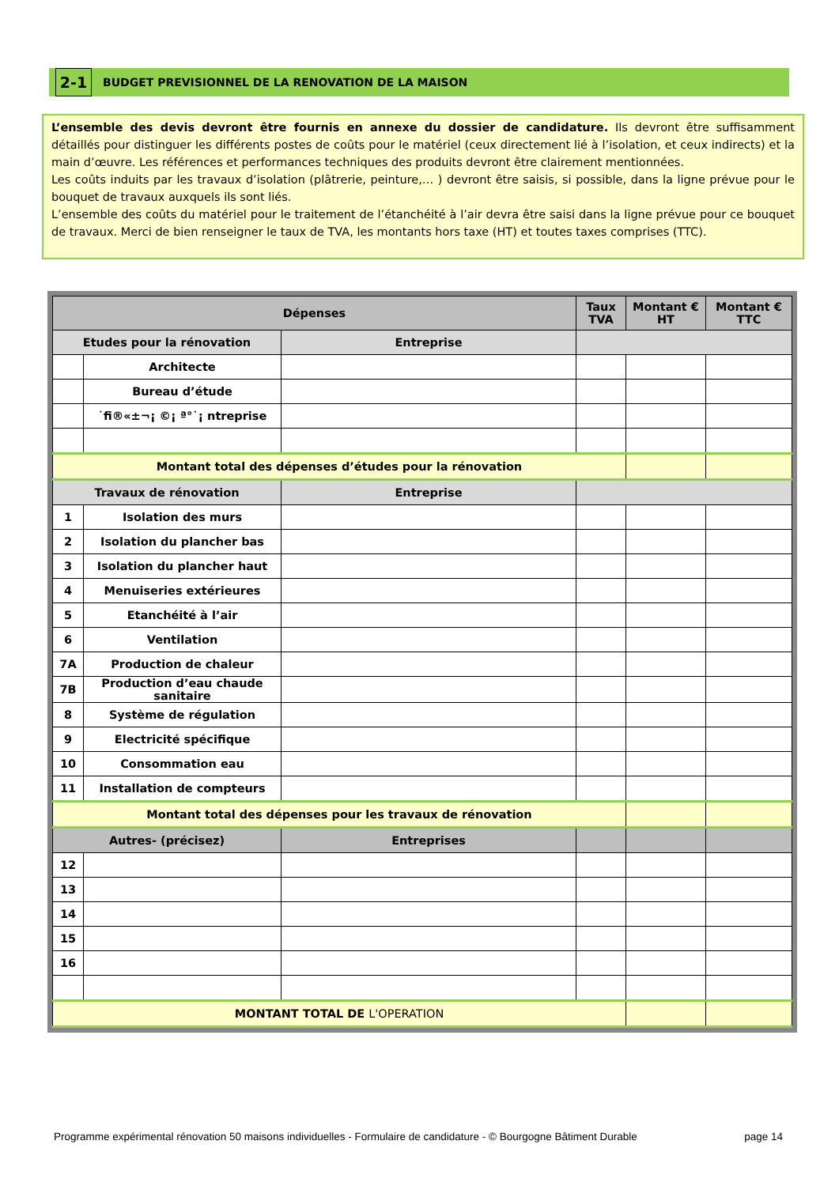2-1
BUDGET PREVISIONNEL DE LA RENOVATION DE LA MAISON
L’ensemble des devis devront être fournis en annexe du dossier de candidature. Ils devront être suffisamment détaillés pour distinguer les différents postes de coûts pour le matériel (ceux directement lié à l’isolation, et ceux indirects) et la main d’œuvre. Les références et performances techniques des produits devront être clairement mentionnées.
Les coûts induits par les travaux d’isolation (plâtrerie, peinture,… ) devront être saisis, si possible, dans la ligne prévue pour le bouquet de travaux auxquels ils sont liés.
L’ensemble des coûts du matériel pour le traitement de l’étanchéité à l’air devra être saisi dans la ligne prévue pour ce bouquet de travaux. Merci de bien renseigner le taux de TVA, les montants hors taxe (HT) et toutes taxes comprises (TTC).
| Dépenses | | | Taux TVA | Montant € HT | Montant € TTC |
| --- | --- | --- | --- | --- | --- |
| Etudes pour la rénovation | | Entreprise | | | |
| | Architecte | | | | |
| | Bureau d’étude | | | | |
| | ˙fi®«±¬¡ ©¡ ª°˙¡ ntreprise | | | | |
| Montant total des dépenses d’études pour la rénovation | | | | | |
| Travaux de rénovation | | Entreprise | | | |
| 1 | Isolation des murs | | | | |
| 2 | Isolation du plancher bas | | | | |
| 3 | Isolation du plancher haut | | | | |
| 4 | Menuiseries extérieures | | | | |
| 5 | Etanchéité à l’air | | | | |
| 6 | Ventilation | | | | |
| 7A | Production de chaleur | | | | |
| 7B | Production d’eau chaude sanitaire | | | | |
| 8 | Système de régulation | | | | |
| 9 | Electricité spécifique | | | | |
| 10 | Consommation eau | | | | |
| 11 | Installation de compteurs | | | | |
| Montant total des dépenses pour les travaux de rénovation | | | | | |
| Autres- (précisez) | | Entreprises | | | |
| 12 | | | | | |
| 13 | | | | | |
| 14 | | | | | |
| 15 | | | | | |
| 16 | | | | | |
| MONTANT TOTAL DE L'OPERATION | | | | | |
Programme expérimental rénovation 50 maisons individuelles - Formulaire de candidature - © Bourgogne Bâtiment Durable page 14